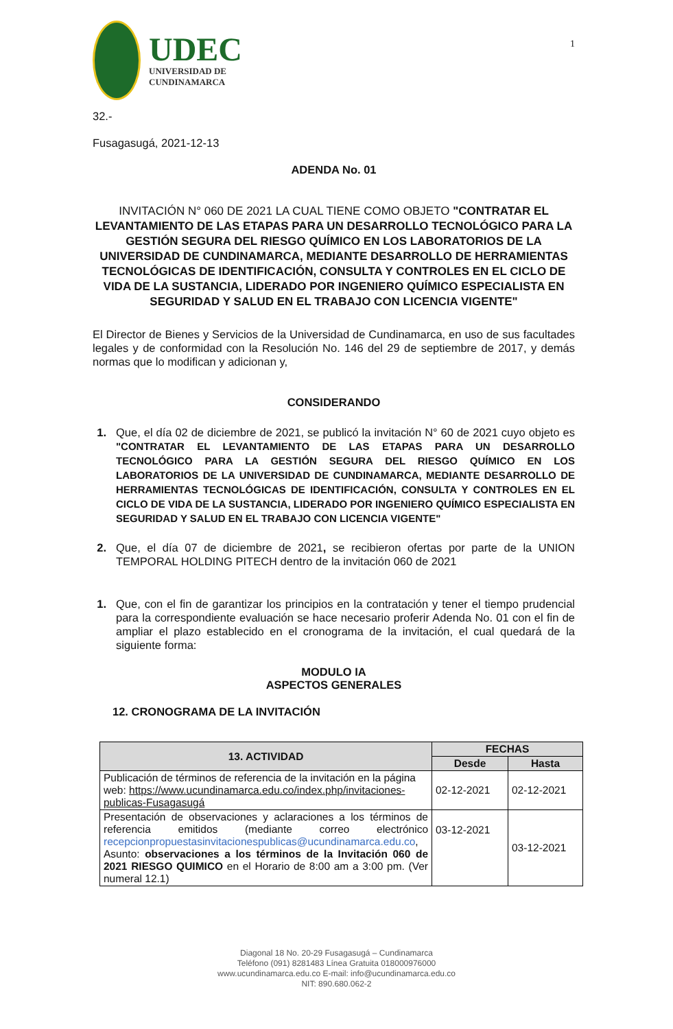UDEC
UNIVERSIDAD DE
CUNDINAMARCA
1
32.-
Fusagasugá, 2021-12-13
ADENDA No. 01
INVITACIÓN N° 060 DE 2021 LA CUAL TIENE COMO OBJETO "CONTRATAR EL LEVANTAMIENTO DE LAS ETAPAS PARA UN DESARROLLO TECNOLÓGICO PARA LA GESTIÓN SEGURA DEL RIESGO QUÍMICO EN LOS LABORATORIOS DE LA UNIVERSIDAD DE CUNDINAMARCA, MEDIANTE DESARROLLO DE HERRAMIENTAS TECNOLÓGICAS DE IDENTIFICACIÓN, CONSULTA Y CONTROLES EN EL CICLO DE VIDA DE LA SUSTANCIA, LIDERADO POR INGENIERO QUÍMICO ESPECIALISTA EN SEGURIDAD Y SALUD EN EL TRABAJO CON LICENCIA VIGENTE"
El Director de Bienes y Servicios de la Universidad de Cundinamarca, en uso de sus facultades legales y de conformidad con la Resolución No. 146 del 29 de septiembre de 2017, y demás normas que lo modifican y adicionan y,
CONSIDERANDO
1. Que, el día 02 de diciembre de 2021, se publicó la invitación N° 60 de 2021 cuyo objeto es "CONTRATAR EL LEVANTAMIENTO DE LAS ETAPAS PARA UN DESARROLLO TECNOLÓGICO PARA LA GESTIÓN SEGURA DEL RIESGO QUÍMICO EN LOS LABORATORIOS DE LA UNIVERSIDAD DE CUNDINAMARCA, MEDIANTE DESARROLLO DE HERRAMIENTAS TECNOLÓGICAS DE IDENTIFICACIÓN, CONSULTA Y CONTROLES EN EL CICLO DE VIDA DE LA SUSTANCIA, LIDERADO POR INGENIERO QUÍMICO ESPECIALISTA EN SEGURIDAD Y SALUD EN EL TRABAJO CON LICENCIA VIGENTE"
2. Que, el día 07 de diciembre de 2021, se recibieron ofertas por parte de la UNION TEMPORAL HOLDING PITECH dentro de la invitación 060 de 2021
1. Que, con el fin de garantizar los principios en la contratación y tener el tiempo prudencial para la correspondiente evaluación se hace necesario proferir Adenda No. 01 con el fin de ampliar el plazo establecido en el cronograma de la invitación, el cual quedará de la siguiente forma:
MODULO IA
ASPECTOS GENERALES
12. CRONOGRAMA DE LA INVITACIÓN
| 13. ACTIVIDAD | FECHAS | |
| --- | --- | --- |
| | Desde | Hasta |
| Publicación de términos de referencia de la invitación en la página web: https://www.ucundinamarca.edu.co/index.php/invitaciones-publicas-Fusagasugá | 02-12-2021 | 02-12-2021 |
| Presentación de observaciones y aclaraciones a los términos de referencia emitidos (mediante correo electrónico recepcionpropuestasinvitacionespublicas@ucundinamarca.edu.co , Asunto: observaciones a los términos de la Invitación 060 de 2021 RIESGO QUIMICO en el Horario de 8:00 am a 3:00 pm. (Ver numeral 12.1) | 03-12-2021 | 03-12-2021 |
Diagonal 18 No. 20-29 Fusagasugá – Cundinamarca
Teléfono (091) 8281483 Línea Gratuita 018000976000
www.ucundinamarca.edu.co E-mail: info@ucundinamarca.edu.co
NIT: 890.680.062-2